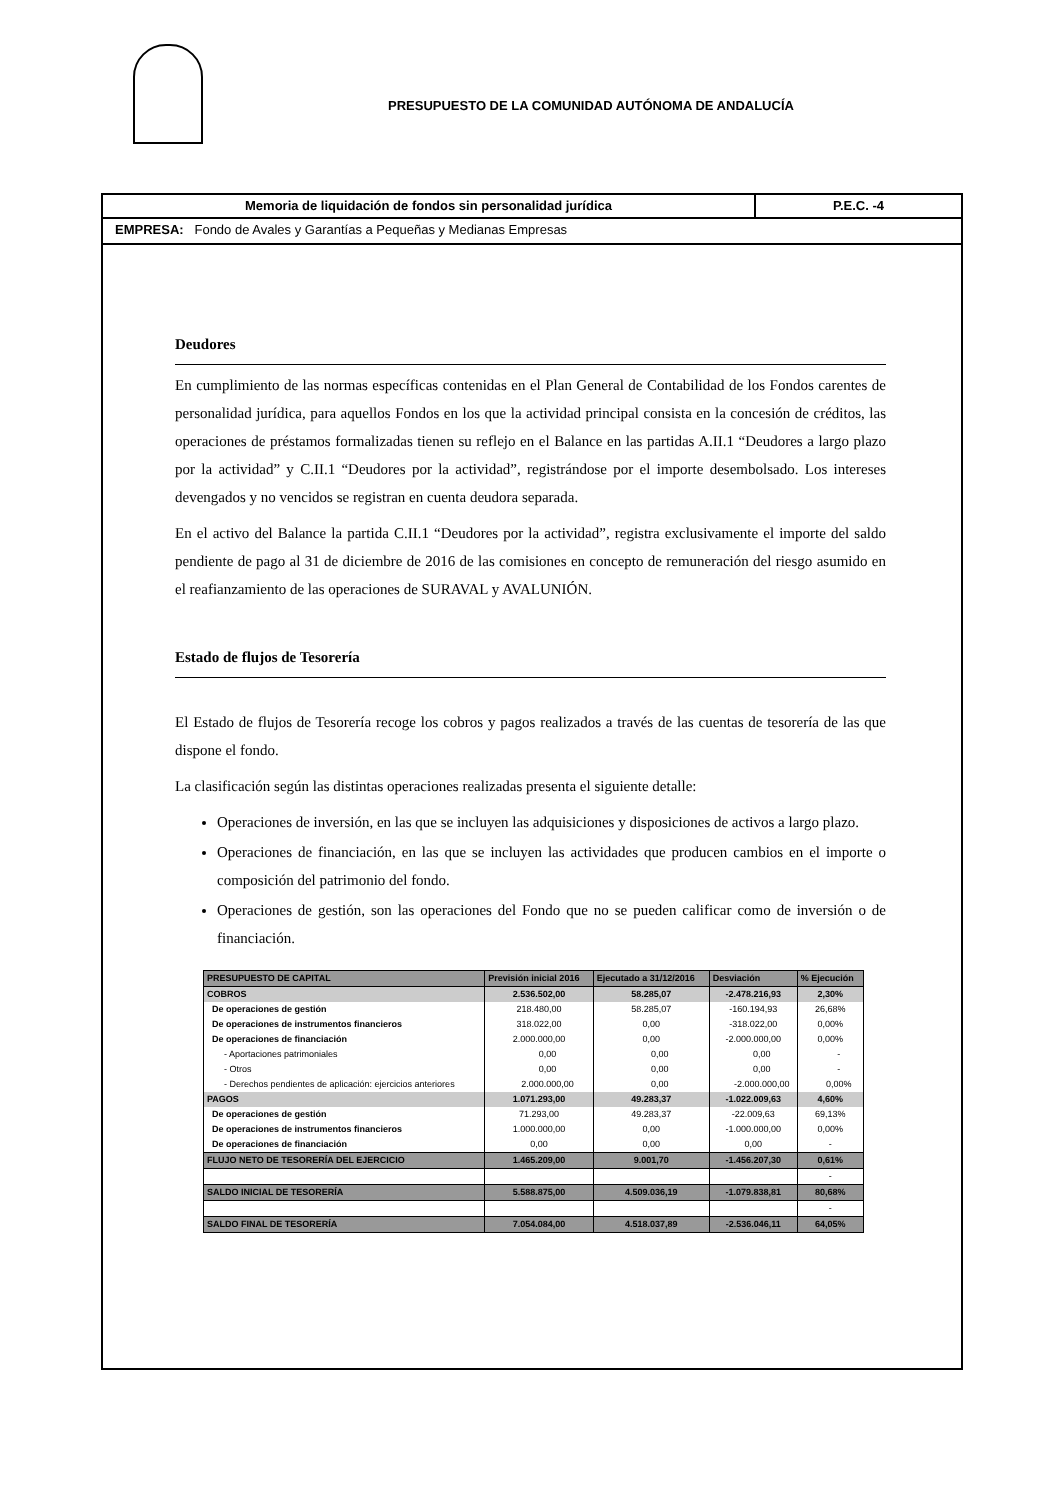PRESUPUESTO DE LA COMUNIDAD AUTÓNOMA DE ANDALUCÍA
Memoria de liquidación de fondos sin personalidad jurídica P.E.C. -4
EMPRESA: Fondo de Avales y Garantías a Pequeñas y Medianas Empresas
Deudores
En cumplimiento de las normas específicas contenidas en el Plan General de Contabilidad de los Fondos carentes de personalidad jurídica, para aquellos Fondos en los que la actividad principal consista en la concesión de créditos, las operaciones de préstamos formalizadas tienen su reflejo en el Balance en las partidas A.II.1 “Deudores a largo plazo por la actividad” y C.II.1 “Deudores por la actividad”, registrándose por el importe desembolsado. Los intereses devengados y no vencidos se registran en cuenta deudora separada.
En el activo del Balance la partida C.II.1 “Deudores por la actividad”, registra exclusivamente el importe del saldo pendiente de pago al 31 de diciembre de 2016 de las comisiones en concepto de remuneración del riesgo asumido en el reafianzamiento de las operaciones de SURAVAL y AVALUNIÓN.
Estado de flujos de Tesorería
El Estado de flujos de Tesorería recoge los cobros y pagos realizados a través de las cuentas de tesorería de las que dispone el fondo.
La clasificación según las distintas operaciones realizadas presenta el siguiente detalle:
Operaciones de inversión, en las que se incluyen las adquisiciones y disposiciones de activos a largo plazo.
Operaciones de financiación, en las que se incluyen las actividades que producen cambios en el importe o composición del patrimonio del fondo.
Operaciones de gestión, son las operaciones del Fondo que no se pueden calificar como de inversión o de financiación.
| PRESUPUESTO DE CAPITAL | Previsión inicial 2016 | Ejecutado a 31/12/2016 | Desviación | % Ejecución |
| --- | --- | --- | --- | --- |
| COBROS | 2.536.502,00 | 58.285,07 | -2.478.216,93 | 2,30% |
| De operaciones de gestión | 218.480,00 | 58.285,07 | -160.194,93 | 26,68% |
| De operaciones de instrumentos financieros | 318.022,00 | 0,00 | -318.022,00 | 0,00% |
| De operaciones de financiación | 2.000.000,00 | 0,00 | -2.000.000,00 | 0,00% |
| - Aportaciones patrimoniales | 0,00 | 0,00 | 0,00 | - |
| - Otros | 0,00 | 0,00 | 0,00 | - |
| - Derechos pendientes de aplicación: ejercicios anteriores | 2.000.000,00 | 0,00 | -2.000.000,00 | 0,00% |
| PAGOS | 1.071.293,00 | 49.283,37 | -1.022.009,63 | 4,60% |
| De operaciones de gestión | 71.293,00 | 49.283,37 | -22.009,63 | 69,13% |
| De operaciones de instrumentos financieros | 1.000.000,00 | 0,00 | -1.000.000,00 | 0,00% |
| De operaciones de financiación | 0,00 | 0,00 | 0,00 | - |
| FLUJO NETO DE TESORERÍA DEL EJERCICIO | 1.465.209,00 | 9.001,70 | -1.456.207,30 | 0,61% |
| | | | | - |
| SALDO INICIAL DE TESORERÍA | 5.588.875,00 | 4.509.036,19 | -1.079.838,81 | 80,68% |
| | | | | - |
| SALDO FINAL DE TESORERÍA | 7.054.084,00 | 4.518.037,89 | -2.536.046,11 | 64,05% |